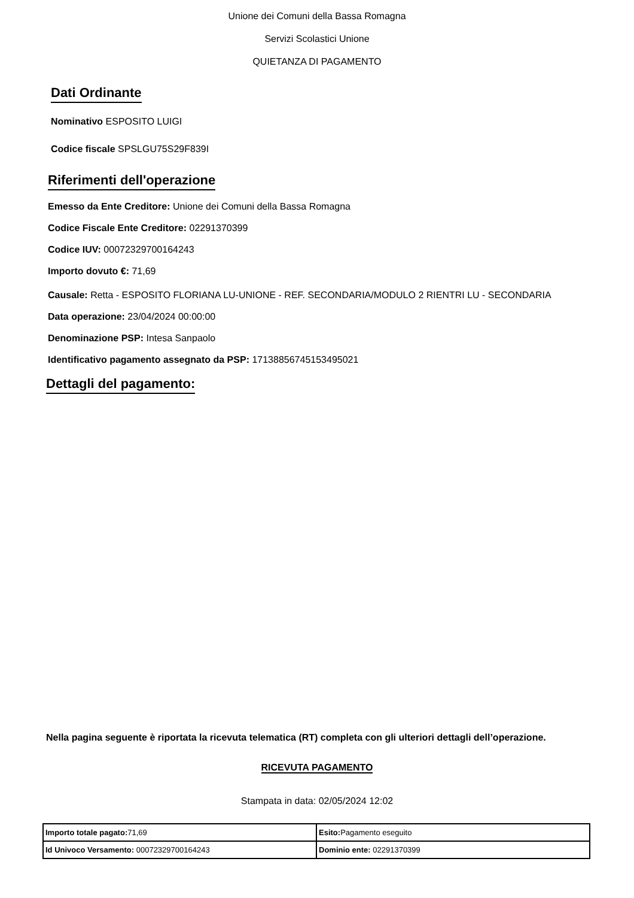Unione dei Comuni della Bassa Romagna
Servizi Scolastici Unione
QUIETANZA DI PAGAMENTO
Dati Ordinante
Nominativo ESPOSITO LUIGI
Codice fiscale SPSLGU75S29F839I
Riferimenti dell'operazione
Emesso da Ente Creditore: Unione dei Comuni della Bassa Romagna
Codice Fiscale Ente Creditore: 02291370399
Codice IUV: 00072329700164243
Importo dovuto €: 71,69
Causale: Retta - ESPOSITO FLORIANA LU-UNIONE - REF. SECONDARIA/MODULO 2 RIENTRI LU - SECONDARIA
Data operazione: 23/04/2024 00:00:00
Denominazione PSP: Intesa Sanpaolo
Identificativo pagamento assegnato da PSP: 17138856745153495021
Dettagli del pagamento:
Nella pagina seguente è riportata la ricevuta telematica (RT) completa con gli ulteriori dettagli dell’operazione.
RICEVUTA PAGAMENTO
Stampata in data: 02/05/2024 12:02
| Importo totale pagato: 71,69 | Esito: Pagamento eseguito |
| Id Univoco Versamento: 00072329700164243 | Dominio ente: 02291370399 |